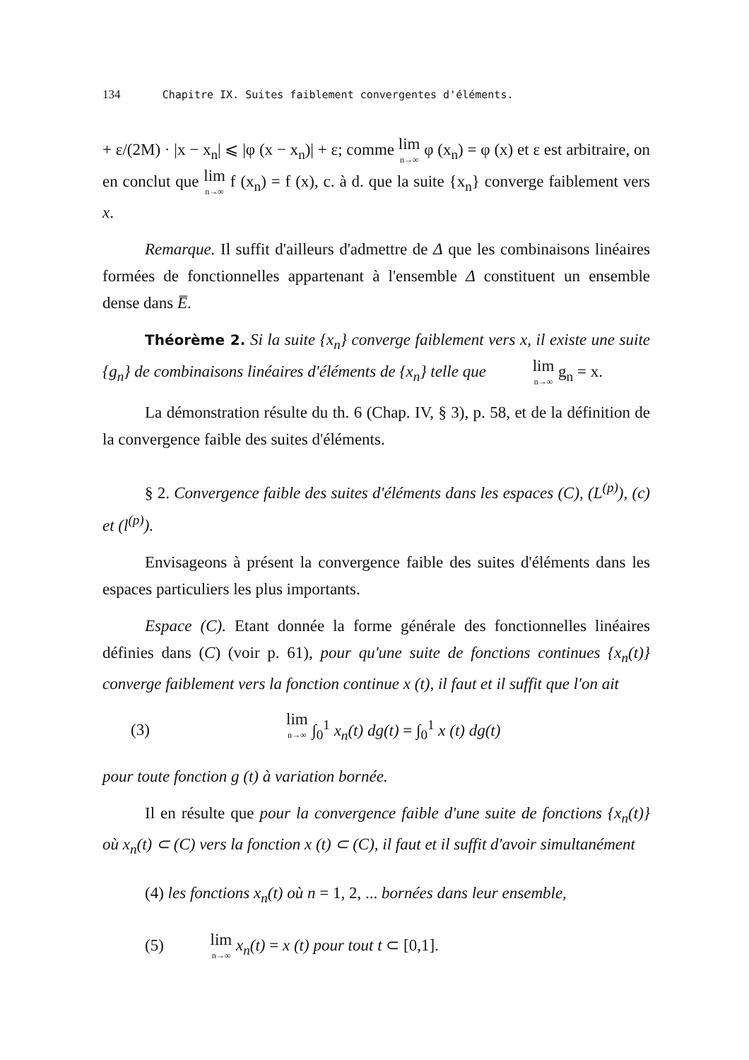134 Chapitre IX. Suites faiblement convergentes d'éléments.
+ ε/(2M) · |x − x<sub>n</sub>| ⩽ |φ (x − x<sub>n</sub>)| + ε; comme lim n→∞ φ (x<sub>n</sub>) = φ (x) et ε est arbitraire, on en conclut que lim n→∞ f (x<sub>n</sub>) = f (x), c. à d. que la suite {x<sub>n</sub>} converge faiblement vers x.
Remarque. Il suffit d'ailleurs d'admettre de Δ que les combinaisons linéaires formées de fonctionnelles appartenant à l'ensemble Δ constituent un ensemble dense dans E̅.
Théorème 2. Si la suite {x<sub>n</sub>} converge faiblement vers x, il existe une suite {g<sub>n</sub>} de combinaisons linéaires d'éléments de {x<sub>n</sub>} telle que lim n→∞ g<sub>n</sub> = x.
La démonstration résulte du th. 6 (Chap. IV, § 3), p. 58, et de la définition de la convergence faible des suites d'éléments.
§ 2. Convergence faible des suites d'éléments dans les espaces (C), (L<sup>(p)</sup>), (c) et (l<sup>(p)</sup>).
Envisageons à présent la convergence faible des suites d'éléments dans les espaces particuliers les plus importants.
Espace (C). Etant donnée la forme générale des fonctionnelles linéaires définies dans (C) (voir p. 61), pour qu'une suite de fonctions continues {x<sub>n</sub>(t)} converge faiblement vers la fonction continue x (t), il faut et il suffit que l'on ait
(3) lim n→∞ ∫<sub>0</sub><sup>1</sup> x<sub>n</sub>(t) dg(t) = ∫<sub>0</sub><sup>1</sup> x (t) dg(t)
pour toute fonction g (t) à variation bornée.
Il en résulte que pour la convergence faible d'une suite de fonctions {x<sub>n</sub>(t)} où x<sub>n</sub>(t) ⊂ (C) vers la fonction x (t) ⊂ (C), il faut et il suffit d'avoir simultanément
(4) les fonctions x<sub>n</sub>(t) où n = 1, 2, ... bornées dans leur ensemble,
(5) lim n→∞ x<sub>n</sub>(t) = x (t) pour tout t ⊂ [0,1].